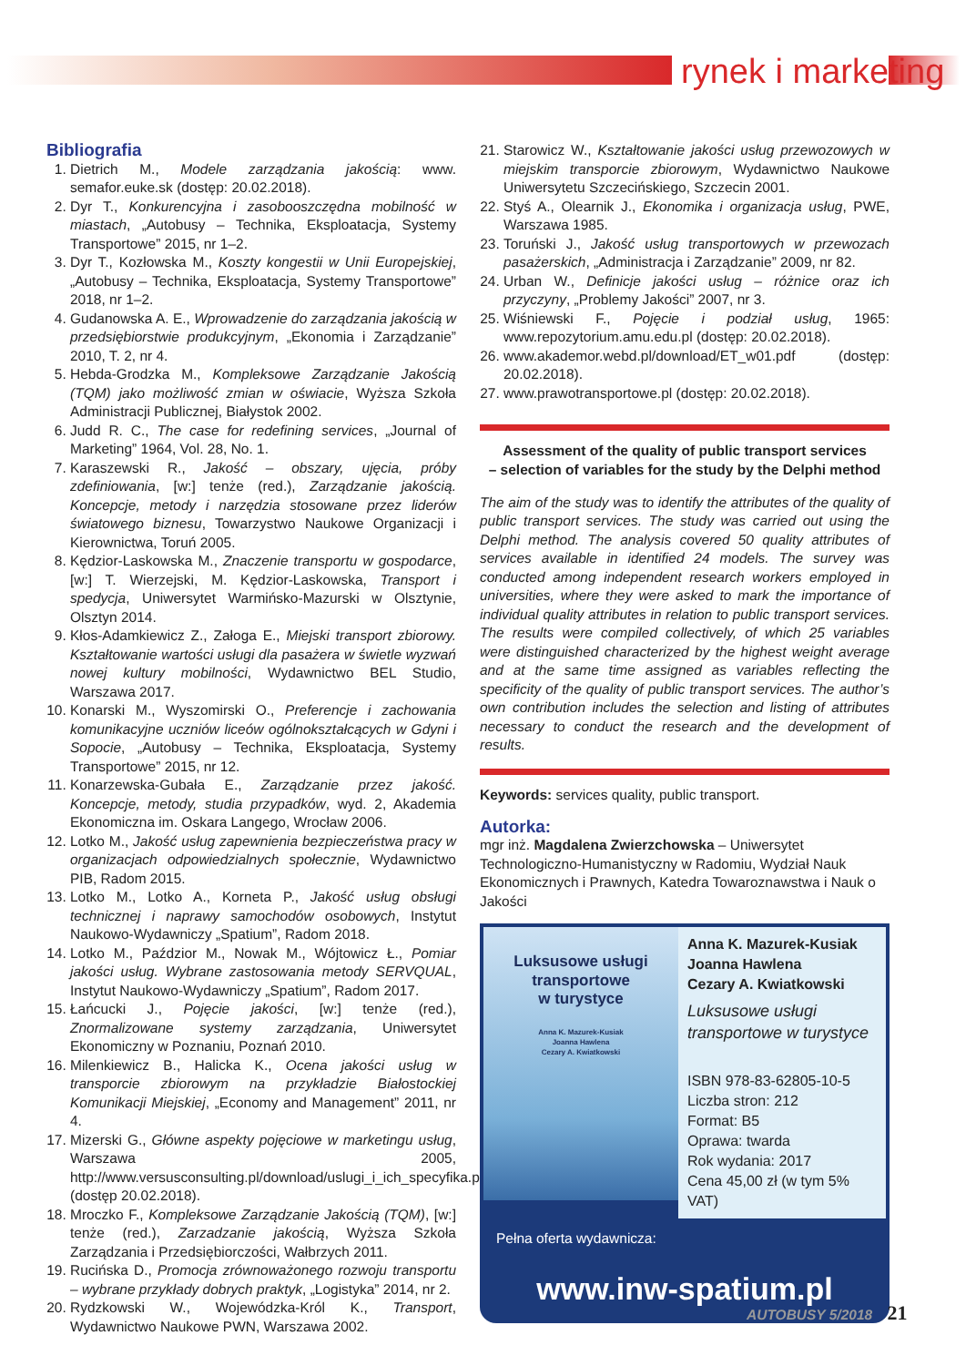rynek i marketing
Bibliografia
1. Dietrich M., Modele zarządzania jakością: www. semafor.euke.sk (dostęp: 20.02.2018).
2. Dyr T., Konkurencyjna i zasobooszczędna mobilność w miastach, „Autobusy – Technika, Eksploatacja, Systemy Transportowe” 2015, nr 1–2.
3. Dyr T., Kozłowska M., Koszty kongestii w Unii Europejskiej, „Autobusy – Technika, Eksploatacja, Systemy Transportowe” 2018, nr 1–2.
4. Gudanowska A. E., Wprowadzenie do zarządzania jakością w przedsiębiorstwie produkcyjnym, „Ekonomia i Zarządzanie” 2010, T. 2, nr 4.
5. Hebda-Grodzka M., Kompleksowe Zarządzanie Jakością (TQM) jako możliwość zmian w oświacie, Wyższa Szkoła Administracji Publicznej, Białystok 2002.
6. Judd R. C., The case for redefining services, „Journal of Marketing” 1964, Vol. 28, No. 1.
7. Karaszewski R., Jakość – obszary, ujęcia, próby zdefiniowania, [w:] tenże (red.), Zarządzanie jakością. Koncepcje, metody i narzędzia stosowane przez liderów światowego biznesu, Towarzystwo Naukowe Organizacji i Kierownictwa, Toruń 2005.
8. Kędzior-Laskowska M., Znaczenie transportu w gospodarce, [w:] T. Wierzejski, M. Kędzior-Laskowska, Transport i spedycja, Uniwersytet Warmińsko-Mazurski w Olsztynie, Olsztyn 2014.
9. Kłos-Adamkiewicz Z., Załoga E., Miejski transport zbiorowy. Kształtowanie wartości usługi dla pasażera w świetle wyzwań nowej kultury mobilności, Wydawnictwo BEL Studio, Warszawa 2017.
10. Konarski M., Wyszomirski O., Preferencje i zachowania komunikacyjne uczniów liceów ogólnokształcących w Gdyni i Sopocie, „Autobusy – Technika, Eksploatacja, Systemy Transportowe” 2015, nr 12.
11. Konarzewska-Gubała E., Zarządzanie przez jakość. Koncepcje, metody, studia przypadków, wyd. 2, Akademia Ekonomiczna im. Oskara Langego, Wrocław 2006.
12. Lotko M., Jakość usług zapewnienia bezpieczeństwa pracy w organizacjach odpowiedzialnych społecznie, Wydawnictwo PIB, Radom 2015.
13. Lotko M., Lotko A., Korneta P., Jakość usług obsługi technicznej i naprawy samochodów osobowych, Instytut Naukowo-Wydawniczy „Spatium”, Radom 2018.
14. Lotko M., Paździor M., Nowak M., Wójtowicz Ł., Pomiar jakości usług. Wybrane zastosowania metody SERVQUAL, Instytut Naukowo-Wydawniczy „Spatium”, Radom 2017.
15. Łańcucki J., Pojęcie jakości, [w:] tenże (red.), Znormalizowane systemy zarządzania, Uniwersytet Ekonomiczny w Poznaniu, Poznań 2010.
16. Milenkiewicz B., Halicka K., Ocena jakości usług w transporcie zbiorowym na przykładzie Białostockiej Komunikacji Miejskiej, „Economy and Management” 2011, nr 4.
17. Mizerski G., Główne aspekty pojęciowe w marketingu usług, Warszawa 2005, http://www.versusconsulting.pl/download/uslugi_i_ich_specyfika.pdf (dostęp 20.02.2018).
18. Mroczko F., Kompleksowe Zarządzanie Jakością (TQM), [w:] tenże (red.), Zarzadzanie jakością, Wyższa Szkoła Zarządzania i Przedsiębiorczości, Wałbrzych 2011.
19. Rucińska D., Promocja zrównoważonego rozwoju transportu – wybrane przykłady dobrych praktyk, „Logistyka” 2014, nr 2.
20. Rydzkowski W., Wojewódzka-Król K., Transport, Wydawnictwo Naukowe PWN, Warszawa 2002.
21. Starowicz W., Kształtowanie jakości usług przewozowych w miejskim transporcie zbiorowym, Wydawnictwo Naukowe Uniwersytetu Szczecińskiego, Szczecin 2001.
22. Styś A., Olearnik J., Ekonomika i organizacja usług, PWE, Warszawa 1985.
23. Toruński J., Jakość usług transportowych w przewozach pasażerskich, „Administracja i Zarządzanie” 2009, nr 82.
24. Urban W., Definicje jakości usług – różnice oraz ich przyczyny, „Problemy Jakości” 2007, nr 3.
25. Wiśniewski F., Pojęcie i podział usług, 1965: www.repozytorium.amu.edu.pl (dostęp: 20.02.2018).
26. www.akademor.webd.pl/download/ET_w01.pdf (dostęp: 20.02.2018).
27. www.prawotransportowe.pl (dostęp: 20.02.2018).
Assessment of the quality of public transport services
– selection of variables for the study by the Delphi method
The aim of the study was to identify the attributes of the quality of public transport services. The study was carried out using the Delphi method. The analysis covered 50 quality attributes of services available in identified 24 models. The survey was conducted among independent research workers employed in universities, where they were asked to mark the importance of individual quality attributes in relation to public transport services. The results were compiled collectively, of which 25 variables were distinguished characterized by the highest weight average and at the same time assigned as variables reflecting the specificity of the quality of public transport services. The author’s own contribution includes the selection and listing of attributes necessary to conduct the research and the development of results.
Keywords: services quality, public transport.
Autorka:
mgr inż. Magdalena Zwierzchowska – Uniwersytet Technologiczno-Humanistyczny w Radomiu, Wydział Nauk Ekonomicznych i Prawnych, Katedra Towaroznawstwa i Nauk o Jakości
Luksusowe usługi
transportowe
w turystyce
Anna K. Mazurek-Kusiak
Joanna Hawlena
Cezary A. Kwiatkowski
Anna K. Mazurek-Kusiak
Joanna Hawlena
Cezary A. Kwiatkowski
Luksusowe usługi transportowe w turystyce
ISBN 978-83-62805-10-5
Liczba stron: 212
Format: B5
Oprawa: twarda
Rok wydania: 2017
Cena 45,00 zł (w tym 5% VAT)
Pełna oferta wydawnicza:
www.inw-spatium.pl
AUTOBUSY 5/2018 21